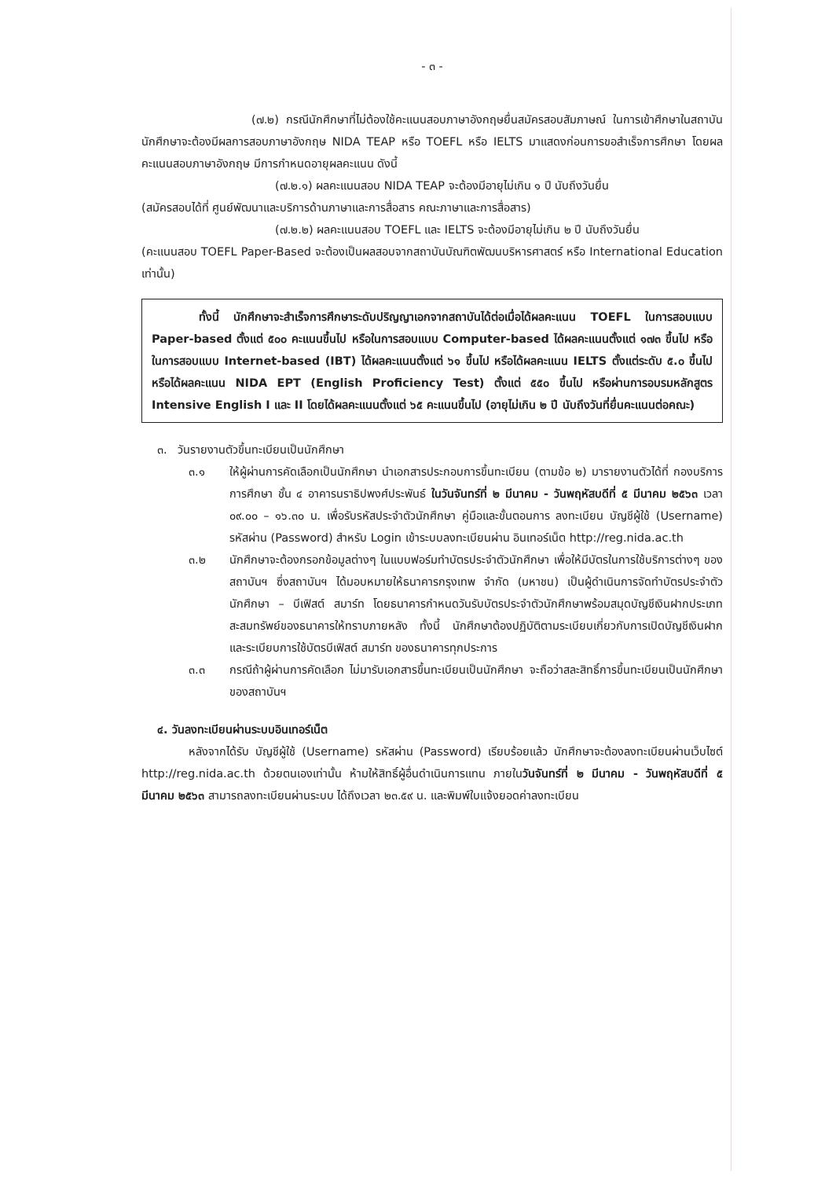- ๓ -
(๗.๒) กรณีนักศึกษาที่ไม่ต้องใช้คะแนนสอบภาษาอังกฤษยื่นสมัครสอบสัมภาษณ์ ในการเข้าศึกษาในสถาบัน นักศึกษาจะต้องมีผลการสอบภาษาอังกฤษ NIDA TEAP หรือ TOEFL หรือ IELTS มาแสดงก่อนการขอสำเร็จการศึกษา โดยผลคะแนนสอบภาษาอังกฤษ มีการกำหนดอายุผลคะแนน ดังนี้
(๗.๒.๑) ผลคะแนนสอบ NIDA TEAP จะต้องมีอายุไม่เกิน ๑ ปี นับถึงวันยื่น
(สมัครสอบได้ที่ ศูนย์พัฒนาและบริการด้านภาษาและการสื่อสาร คณะภาษาและการสื่อสาร)
(๗.๒.๒) ผลคะแนนสอบ TOEFL และ IELTS จะต้องมีอายุไม่เกิน ๒ ปี นับถึงวันยื่น
(คะแนนสอบ TOEFL Paper-Based จะต้องเป็นผลสอบจากสถาบันบัณฑิตพัฒนบริหารศาสตร์ หรือ International Education เท่านั้น)
ทั้งนี้ นักศึกษาจะสำเร็จการศึกษาระดับปริญญาเอกจากสถาบันได้ต่อเมื่อได้ผลคะแนน TOEFL ในการสอบแบบ Paper-based ตั้งแต่ ๕๐๐ คะแนนขึ้นไป หรือในการสอบแบบ Computer-based ได้ผลคะแนนตั้งแต่ ๑๗๓ ขึ้นไป หรือในการสอบแบบ Internet-based (IBT) ได้ผลคะแนนตั้งแต่ ๖๑ ขึ้นไป หรือได้ผลคะแนน IELTS ตั้งแต่ระดับ ๕.๐ ขึ้นไป หรือได้ผลคะแนน NIDA EPT (English Proficiency Test) ตั้งแต่ ๕๕๐ ขึ้นไป หรือผ่านการอบรมหลักสูตร Intensive English I และ II โดยได้ผลคะแนนตั้งแต่ ๖๕ คะแนนขึ้นไป (อายุไม่เกิน ๒ ปี นับถึงวันที่ยื่นคะแนนต่อคณะ)
๓. วันรายงานตัวขึ้นทะเบียนเป็นนักศึกษา
๓.๑ ให้ผู้ผ่านการคัดเลือกเป็นนักศึกษา นำเอกสารประกอบการขึ้นทะเบียน (ตามข้อ ๒) มารายงานตัวได้ที่ กองบริการการศึกษา ชั้น ๔ อาคารนราธิปพงศ์ประพันธ์ ในวันจันทร์ที่ ๒ มีนาคม - วันพฤหัสบดีที่ ๕ มีนาคม ๒๕๖๓ เวลา ๐๙.๐๐ – ๑๖.๓๐ น. เพื่อรับรหัสประจำตัวนักศึกษา คู่มือและขั้นตอนการ ลงทะเบียน บัญชีผู้ใช้ (Username) รหัสผ่าน (Password) สำหรับ Login เข้าระบบลงทะเบียนผ่าน อินเทอร์เน็ต http://reg.nida.ac.th
๓.๒ นักศึกษาจะต้องกรอกข้อมูลต่างๆ ในแบบฟอร์มทำบัตรประจำตัวนักศึกษา เพื่อให้มีบัตรในการใช้บริการต่างๆ ของสถาบันฯ ซึ่งสถาบันฯ ได้มอบหมายให้ธนาคารกรุงเทพ จำกัด (มหาชน) เป็นผู้ดำเนินการจัดทำบัตรประจำตัวนักศึกษา – บีเฟิสต์ สมาร์ท โดยธนาคารกำหนดวันรับบัตรประจำตัวนักศึกษาพร้อมสมุดบัญชีเงินฝากประเภทสะสมทรัพย์ของธนาคารให้ทราบภายหลัง ทั้งนี้ นักศึกษาต้องปฏิบัติตามระเบียบเกี่ยวกับการเปิดบัญชีเงินฝาก และระเบียบการใช้บัตรบีเฟิสต์ สมาร์ท ของธนาคารทุกประการ
๓.๓ กรณีถ้าผู้ผ่านการคัดเลือก ไม่มารับเอกสารขึ้นทะเบียนเป็นนักศึกษา จะถือว่าสละสิทธิ์การขึ้นทะเบียนเป็นนักศึกษาของสถาบันฯ
๔. วันลงทะเบียนผ่านระบบอินเทอร์เน็ต
หลังจากได้รับ บัญชีผู้ใช้ (Username) รหัสผ่าน (Password) เรียบร้อยแล้ว นักศึกษาจะต้องลงทะเบียนผ่านเว็บไซต์ http://reg.nida.ac.th ด้วยตนเองเท่านั้น ห้ามให้สิทธิ์ผู้อื่นดำเนินการแทน ภายในวันจันทร์ที่ ๒ มีนาคม - วันพฤหัสบดีที่ ๕ มีนาคม ๒๕๖๓ สามารถลงทะเบียนผ่านระบบ ได้ถึงเวลา ๒๓.๕๙ น. และพิมพ์ใบแจ้งยอดค่าลงทะเบียน